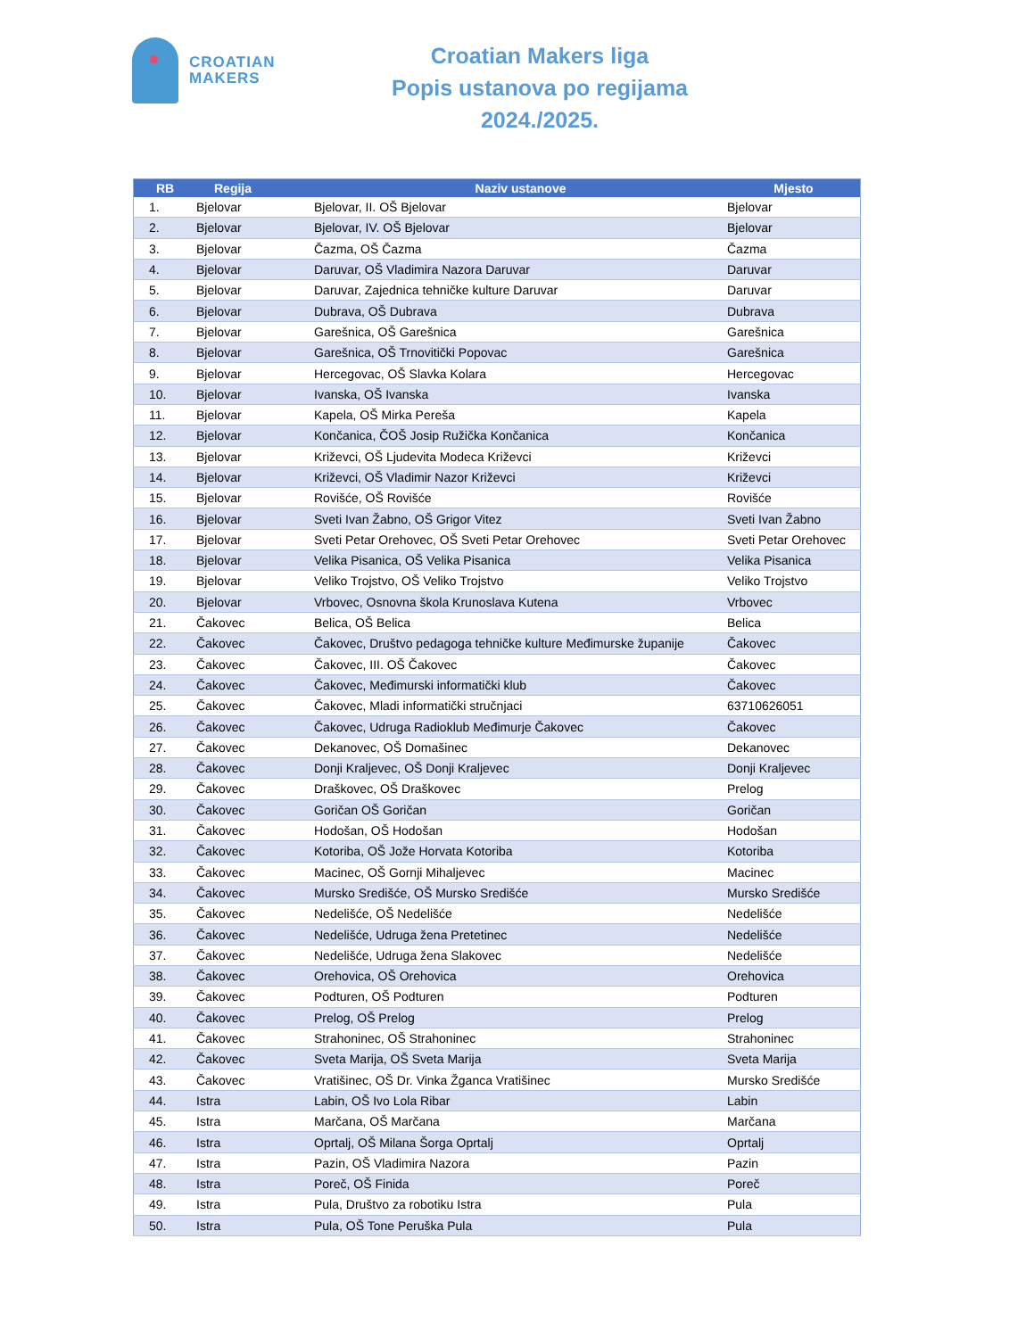CROATIAN
MAKERS
Croatian Makers liga
Popis ustanova po regijama
2024./2025.
| RB | Regija | Naziv ustanove | Mjesto |
| --- | --- | --- | --- |
| 1. | Bjelovar | Bjelovar, II. OŠ Bjelovar | Bjelovar |
| 2. | Bjelovar | Bjelovar, IV. OŠ Bjelovar | Bjelovar |
| 3. | Bjelovar | Čazma, OŠ Čazma | Čazma |
| 4. | Bjelovar | Daruvar, OŠ Vladimira Nazora Daruvar | Daruvar |
| 5. | Bjelovar | Daruvar, Zajednica tehničke kulture Daruvar | Daruvar |
| 6. | Bjelovar | Dubrava, OŠ Dubrava | Dubrava |
| 7. | Bjelovar | Garešnica, OŠ Garešnica | Garešnica |
| 8. | Bjelovar | Garešnica, OŠ Trnovitički Popovac | Garešnica |
| 9. | Bjelovar | Hercegovac, OŠ Slavka Kolara | Hercegovac |
| 10. | Bjelovar | Ivanska, OŠ Ivanska | Ivanska |
| 11. | Bjelovar | Kapela, OŠ Mirka Pereša | Kapela |
| 12. | Bjelovar | Končanica, ČOŠ Josip Ružička Končanica | Končanica |
| 13. | Bjelovar | Križevci, OŠ Ljudevita Modeca Križevci | Križevci |
| 14. | Bjelovar | Križevci, OŠ Vladimir Nazor Križevci | Križevci |
| 15. | Bjelovar | Rovišće, OŠ Rovišće | Rovišće |
| 16. | Bjelovar | Sveti Ivan Žabno, OŠ Grigor Vitez | Sveti Ivan Žabno |
| 17. | Bjelovar | Sveti Petar Orehovec, OŠ Sveti Petar Orehovec | Sveti Petar Orehovec |
| 18. | Bjelovar | Velika Pisanica, OŠ Velika Pisanica | Velika Pisanica |
| 19. | Bjelovar | Veliko Trojstvo, OŠ Veliko Trojstvo | Veliko Trojstvo |
| 20. | Bjelovar | Vrbovec, Osnovna škola Krunoslava Kutena | Vrbovec |
| 21. | Čakovec | Belica, OŠ Belica | Belica |
| 22. | Čakovec | Čakovec, Društvo pedagoga tehničke kulture Međimurske županije | Čakovec |
| 23. | Čakovec | Čakovec, III. OŠ Čakovec | Čakovec |
| 24. | Čakovec | Čakovec, Međimurski informatički klub | Čakovec |
| 25. | Čakovec | Čakovec, Mladi informatički stručnjaci | 63710626051 |
| 26. | Čakovec | Čakovec, Udruga Radioklub Međimurje Čakovec | Čakovec |
| 27. | Čakovec | Dekanovec, OŠ Domašinec | Dekanovec |
| 28. | Čakovec | Donji Kraljevec, OŠ Donji Kraljevec | Donji Kraljevec |
| 29. | Čakovec | Draškovec, OŠ Draškovec | Prelog |
| 30. | Čakovec | Goričan OŠ Goričan | Goričan |
| 31. | Čakovec | Hodošan, OŠ Hodošan | Hodošan |
| 32. | Čakovec | Kotoriba, OŠ Jože Horvata Kotoriba | Kotoriba |
| 33. | Čakovec | Macinec, OŠ Gornji Mihaljevec | Macinec |
| 34. | Čakovec | Mursko Središće, OŠ Mursko Središće | Mursko Središće |
| 35. | Čakovec | Nedelišće, OŠ Nedelišće | Nedelišće |
| 36. | Čakovec | Nedelišće, Udruga žena Pretetinec | Nedelišće |
| 37. | Čakovec | Nedelišće, Udruga žena Slakovec | Nedelišće |
| 38. | Čakovec | Orehovica, OŠ Orehovica | Orehovica |
| 39. | Čakovec | Podturen, OŠ Podturen | Podturen |
| 40. | Čakovec | Prelog, OŠ Prelog | Prelog |
| 41. | Čakovec | Strahoninec, OŠ Strahoninec | Strahoninec |
| 42. | Čakovec | Sveta Marija, OŠ Sveta Marija | Sveta Marija |
| 43. | Čakovec | Vratišinec, OŠ Dr. Vinka Žganca Vratišinec | Mursko Središće |
| 44. | Istra | Labin, OŠ Ivo Lola Ribar | Labin |
| 45. | Istra | Marčana, OŠ Marčana | Marčana |
| 46. | Istra | Oprtalj, OŠ Milana Šorga Oprtalj | Oprtalj |
| 47. | Istra | Pazin, OŠ Vladimira Nazora | Pazin |
| 48. | Istra | Poreč, OŠ Finida | Poreč |
| 49. | Istra | Pula, Društvo za robotiku Istra | Pula |
| 50. | Istra | Pula, OŠ Tone Peruška Pula | Pula |